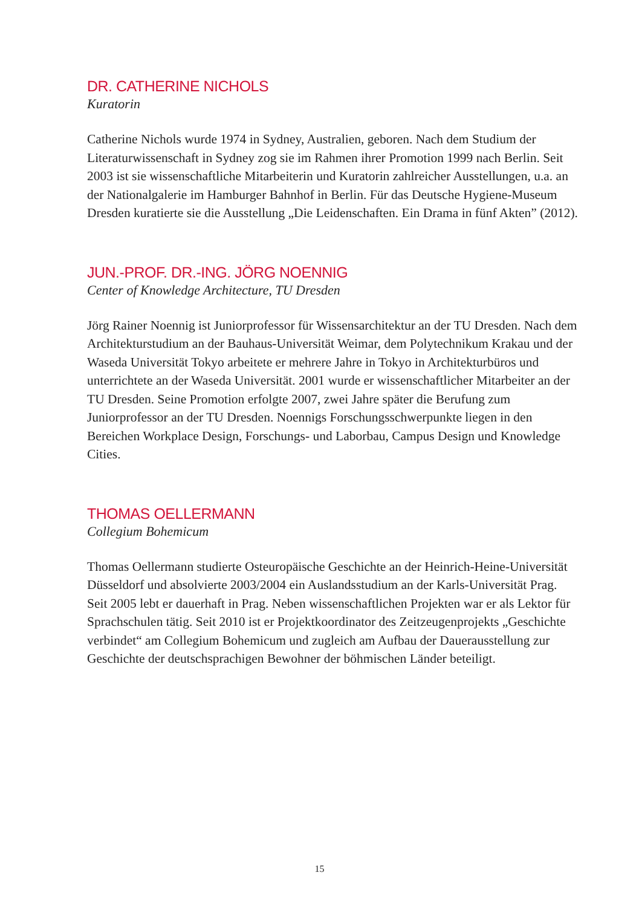DR. CATHERINE NICHOLS
Kuratorin
Catherine Nichols wurde 1974 in Sydney, Australien, geboren. Nach dem Studium der Literaturwissenschaft in Sydney zog sie im Rahmen ihrer Promotion 1999 nach Berlin. Seit 2003 ist sie wissenschaftliche Mitarbeiterin und Kuratorin zahlreicher Ausstellungen, u.a. an der Nationalgalerie im Hamburger Bahnhof in Berlin. Für das Deutsche Hygiene-Museum Dresden kuratierte sie die Ausstellung „Die Leidenschaften. Ein Drama in fünf Akten” (2012).
JUN.-PROF. DR.-ING. JÖRG NOENNIG
Center of Knowledge Architecture, TU Dresden
Jörg Rainer Noennig ist Juniorprofessor für Wissensarchitektur an der TU Dresden. Nach dem Architekturstudium an der Bauhaus-Universität Weimar, dem Polytechnikum Krakau und der Waseda Universität Tokyo arbeitete er mehrere Jahre in Tokyo in Architekturbüros und unterrichtete an der Waseda Universität. 2001 wurde er wissenschaftlicher Mitarbeiter an der TU Dresden. Seine Promotion erfolgte 2007, zwei Jahre später die Berufung zum Juniorprofessor an der TU Dresden. Noennigs Forschungsschwerpunkte liegen in den Bereichen Workplace Design, Forschungs- und Laborbau, Campus Design und Knowledge Cities.
THOMAS OELLERMANN
Collegium Bohemicum
Thomas Oellermann studierte Osteuropäische Geschichte an der Heinrich-Heine-Universität Düsseldorf und absolvierte 2003/2004 ein Auslandsstudium an der Karls-Universität Prag. Seit 2005 lebt er dauerhaft in Prag. Neben wissenschaftlichen Projekten war er als Lektor für Sprachschulen tätig. Seit 2010 ist er Projektkoordinator des Zeitzeugenprojekts „Geschichte verbindet“ am Collegium Bohemicum und zugleich am Aufbau der Dauerausstellung zur Geschichte der deutschsprachigen Bewohner der böhmischen Länder beteiligt.
15